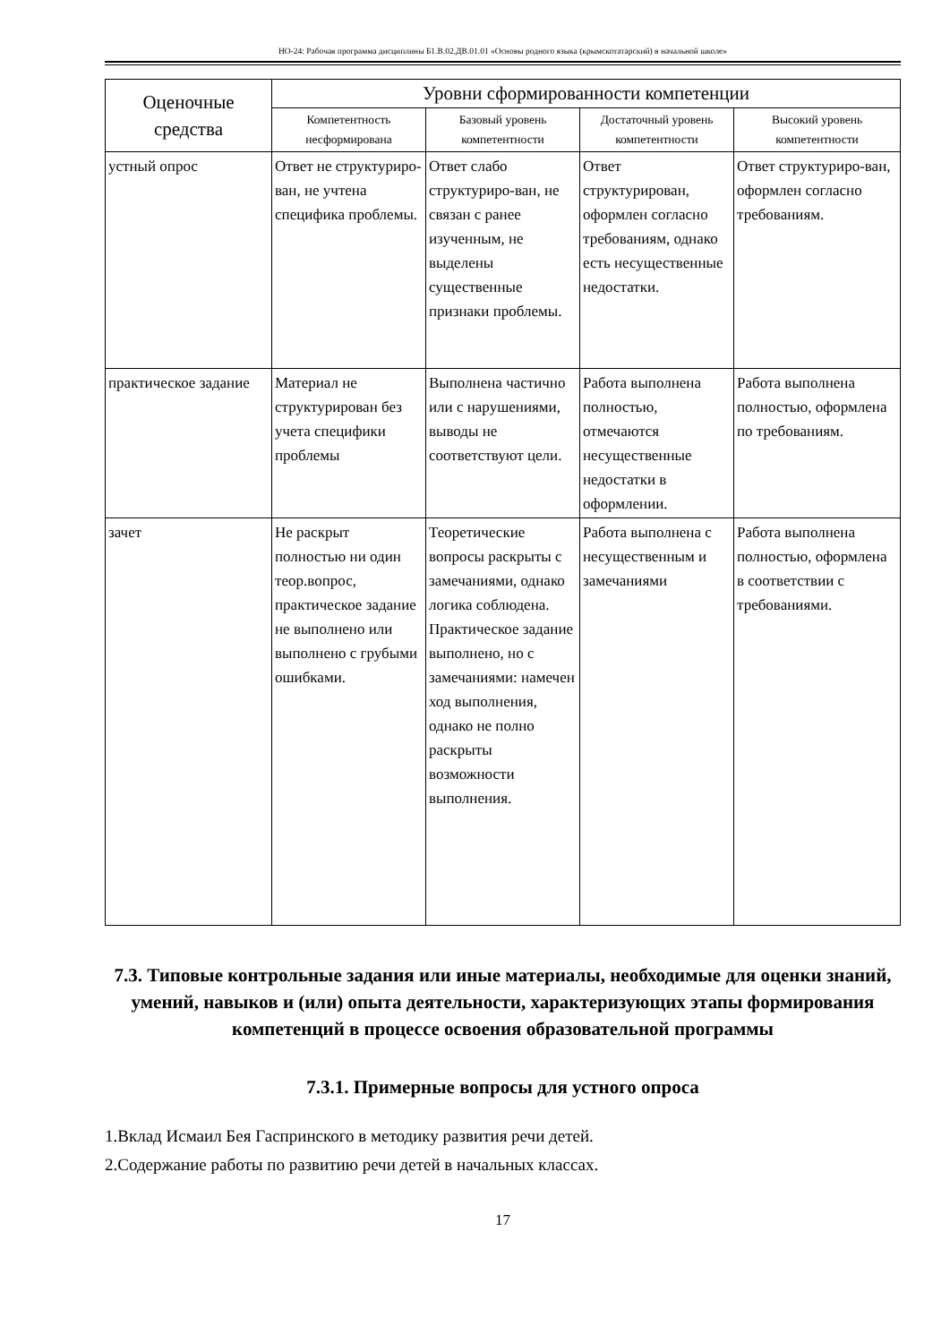НО-24: Рабочая программа дисциплины Б1.В.02.ДВ.01.01 «Основы родного языка (крымскотатарский) в начальной школе»
| Оценочные средства | Уровни сформированности компетенции | | | |
| --- | --- | --- | --- | --- |
| | Компетентность несформирована | Базовый уровень компетентности | Достаточный уровень компетентности | Высокий уровень компетентности |
| устный опрос | Ответ не структуриро-ван, не учтена специфика проблемы. | Ответ слабо структуриро-ван, не связан с ранее изученным, не выделены существенные признаки проблемы. | Ответ структурирован, оформлен согласно требованиям, однако есть несущественные недостатки. | Ответ структуриро-ван, оформлен согласно требованиям. |
| практическое задание | Материал не структурирован без учета специфики проблемы | Выполнена частично или с нарушениями, выводы не соответствуют цели. | Работа выполнена полностью, отмечаются несущественные недостатки в оформлении. | Работа выполнена полностью, оформлена по требованиям. |
| зачет | Не раскрыт полностью ни один теор.вопрос, практическое задание не выполнено или выполнено с грубыми ошибками. | Теоретические вопросы раскрыты с замечаниями, однако логика соблюдена. Практическое задание выполнено, но с замечаниями: намечен ход выполнения, однако не полно раскрыты возможности выполнения. | Работа выполнена с несущественным и замечаниями | Работа выполнена полностью, оформлена в соответствии с требованиями. |
7.3. Типовые контрольные задания или иные материалы, необходимые для оценки знаний, умений, навыков и (или) опыта деятельности, характеризующих этапы формирования компетенций в процессе освоения образовательной программы
7.3.1. Примерные вопросы для устного опроса
1.Вклад Исмаил Бея Гаспринского в методику развития речи детей.
2.Содержание работы по развитию речи детей в начальных классах.
17